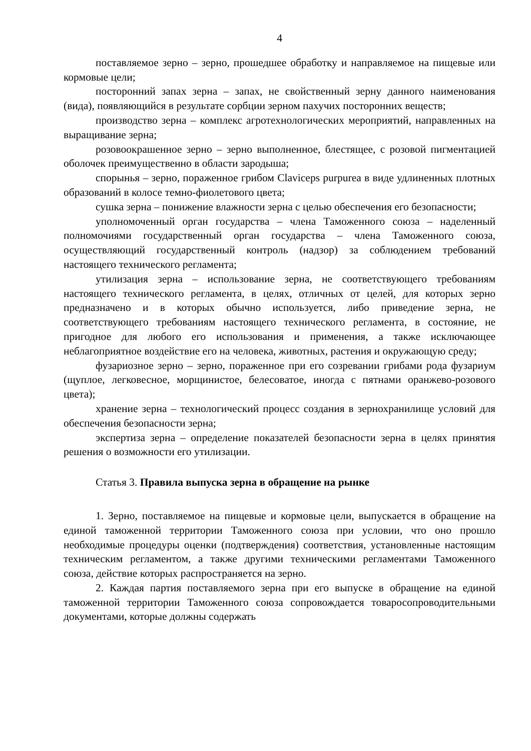4
поставляемое зерно – зерно, прошедшее обработку и направляемое на пищевые или кормовые цели;
посторонний запах зерна – запах, не свойственный зерну данного наименования (вида), появляющийся в результате сорбции зерном пахучих посторонних веществ;
производство зерна – комплекс агротехнологических мероприятий, направленных на выращивание зерна;
розовоокрашенное зерно – зерно выполненное, блестящее, с розовой пигментацией оболочек преимущественно в области зародыша;
спорынья – зерно, пораженное грибом Claviceps purpurea в виде удлиненных плотных образований в колосе темно-фиолетового цвета;
сушка зерна – понижение влажности зерна с целью обеспечения его безопасности;
уполномоченный орган государства – члена Таможенного союза – наделенный полномочиями государственный орган государства – члена Таможенного союза, осуществляющий государственный контроль (надзор) за соблюдением требований настоящего технического регламента;
утилизация зерна – использование зерна, не соответствующего требованиям настоящего технического регламента, в целях, отличных от целей, для которых зерно предназначено и в которых обычно используется, либо приведение зерна, не соответствующего требованиям настоящего технического регламента, в состояние, не пригодное для любого его использования и применения, а также исключающее неблагоприятное воздействие его на человека, животных, растения и окружающую среду;
фузариозное зерно – зерно, пораженное при его созревании грибами рода фузариум (щуплое, легковесное, морщинистое, белесоватое, иногда с пятнами оранжево-розового цвета);
хранение зерна – технологический процесс создания в зернохранилище условий для обеспечения безопасности зерна;
экспертиза зерна – определение показателей безопасности зерна в целях принятия решения о возможности его утилизации.
Статья 3. Правила выпуска зерна в обращение на рынке
1. Зерно, поставляемое на пищевые и кормовые цели, выпускается в обращение на единой таможенной территории Таможенного союза при условии, что оно прошло необходимые процедуры оценки (подтверждения) соответствия, установленные настоящим техническим регламентом, а также другими техническими регламентами Таможенного союза, действие которых распространяется на зерно.
2. Каждая партия поставляемого зерна при его выпуске в обращение на единой таможенной территории Таможенного союза сопровождается товаросопроводительными документами, которые должны содержать